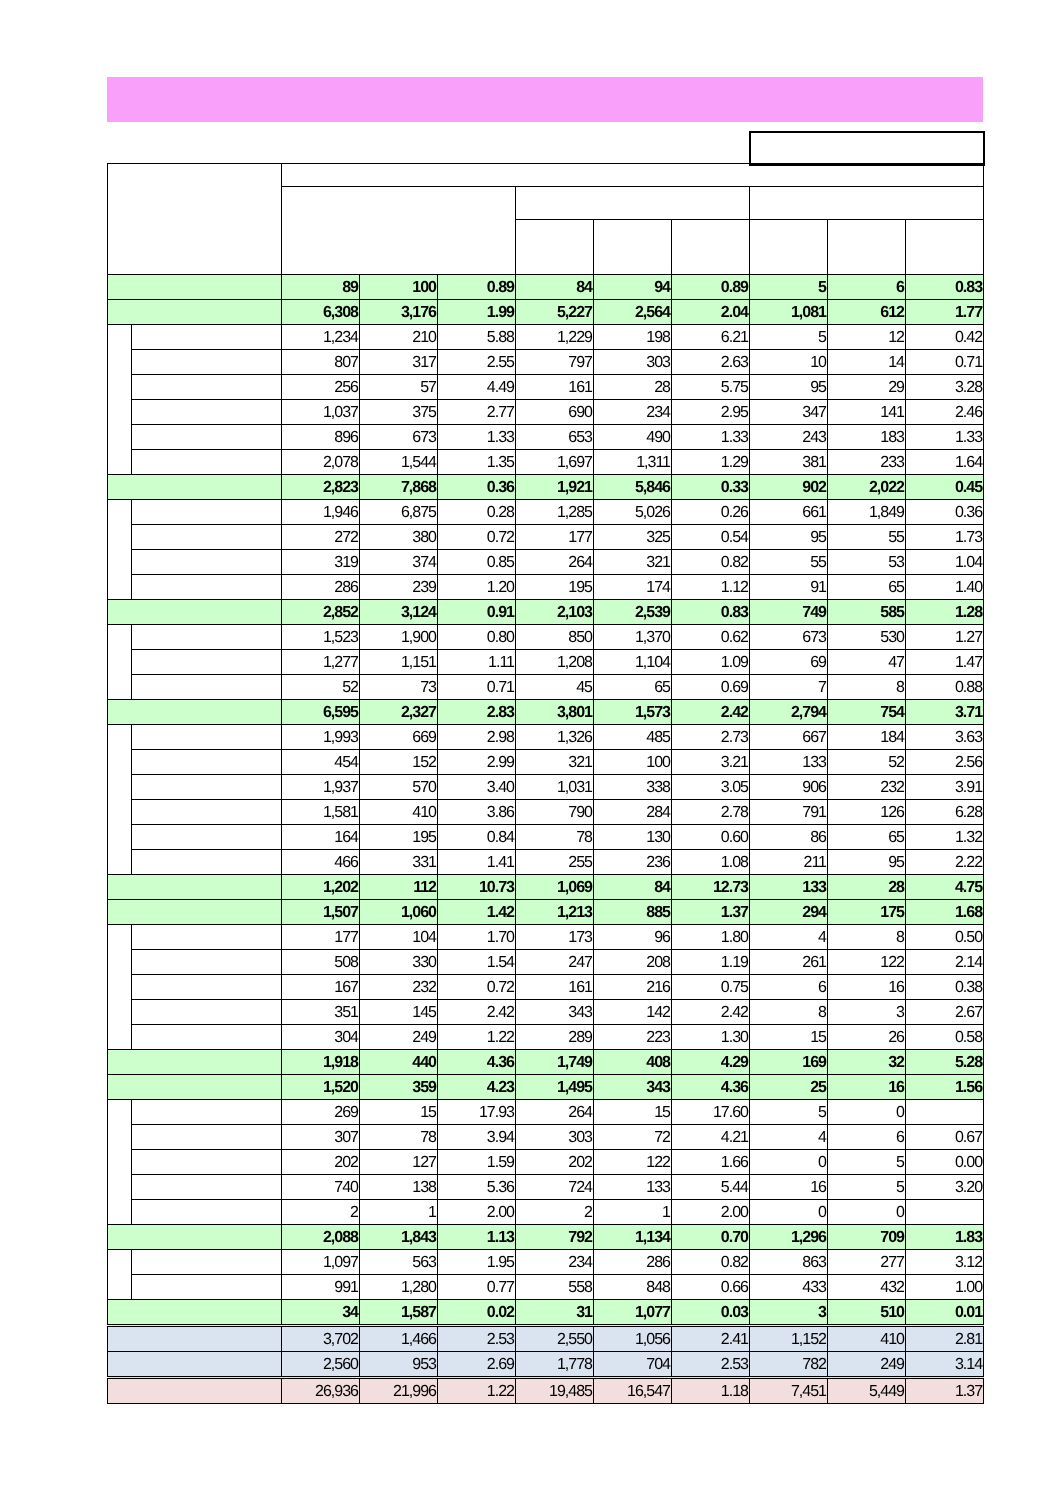| | | 89 | 100 | 0.89 | 84 | 94 | 0.89 | 5 | 6 | 0.83 |
| | | 6,308 | 3,176 | 1.99 | 5,227 | 2,564 | 2.04 | 1,081 | 612 | 1.77 |
| | | 1,234 | 210 | 5.88 | 1,229 | 198 | 6.21 | 5 | 12 | 0.42 |
| | | 807 | 317 | 2.55 | 797 | 303 | 2.63 | 10 | 14 | 0.71 |
| | | 256 | 57 | 4.49 | 161 | 28 | 5.75 | 95 | 29 | 3.28 |
| | | 1,037 | 375 | 2.77 | 690 | 234 | 2.95 | 347 | 141 | 2.46 |
| | | 896 | 673 | 1.33 | 653 | 490 | 1.33 | 243 | 183 | 1.33 |
| | | 2,078 | 1,544 | 1.35 | 1,697 | 1,311 | 1.29 | 381 | 233 | 1.64 |
| | | 2,823 | 7,868 | 0.36 | 1,921 | 5,846 | 0.33 | 902 | 2,022 | 0.45 |
| | | 1,946 | 6,875 | 0.28 | 1,285 | 5,026 | 0.26 | 661 | 1,849 | 0.36 |
| | | 272 | 380 | 0.72 | 177 | 325 | 0.54 | 95 | 55 | 1.73 |
| | | 319 | 374 | 0.85 | 264 | 321 | 0.82 | 55 | 53 | 1.04 |
| | | 286 | 239 | 1.20 | 195 | 174 | 1.12 | 91 | 65 | 1.40 |
| | | 2,852 | 3,124 | 0.91 | 2,103 | 2,539 | 0.83 | 749 | 585 | 1.28 |
| | | 1,523 | 1,900 | 0.80 | 850 | 1,370 | 0.62 | 673 | 530 | 1.27 |
| | | 1,277 | 1,151 | 1.11 | 1,208 | 1,104 | 1.09 | 69 | 47 | 1.47 |
| | | 52 | 73 | 0.71 | 45 | 65 | 0.69 | 7 | 8 | 0.88 |
| | | 6,595 | 2,327 | 2.83 | 3,801 | 1,573 | 2.42 | 2,794 | 754 | 3.71 |
| | | 1,993 | 669 | 2.98 | 1,326 | 485 | 2.73 | 667 | 184 | 3.63 |
| | | 454 | 152 | 2.99 | 321 | 100 | 3.21 | 133 | 52 | 2.56 |
| | | 1,937 | 570 | 3.40 | 1,031 | 338 | 3.05 | 906 | 232 | 3.91 |
| | | 1,581 | 410 | 3.86 | 790 | 284 | 2.78 | 791 | 126 | 6.28 |
| | | 164 | 195 | 0.84 | 78 | 130 | 0.60 | 86 | 65 | 1.32 |
| | | 466 | 331 | 1.41 | 255 | 236 | 1.08 | 211 | 95 | 2.22 |
| | | 1,202 | 112 | 10.73 | 1,069 | 84 | 12.73 | 133 | 28 | 4.75 |
| | | 1,507 | 1,060 | 1.42 | 1,213 | 885 | 1.37 | 294 | 175 | 1.68 |
| | | 177 | 104 | 1.70 | 173 | 96 | 1.80 | 4 | 8 | 0.50 |
| | | 508 | 330 | 1.54 | 247 | 208 | 1.19 | 261 | 122 | 2.14 |
| | | 167 | 232 | 0.72 | 161 | 216 | 0.75 | 6 | 16 | 0.38 |
| | | 351 | 145 | 2.42 | 343 | 142 | 2.42 | 8 | 3 | 2.67 |
| | | 304 | 249 | 1.22 | 289 | 223 | 1.30 | 15 | 26 | 0.58 |
| | | 1,918 | 440 | 4.36 | 1,749 | 408 | 4.29 | 169 | 32 | 5.28 |
| | | 1,520 | 359 | 4.23 | 1,495 | 343 | 4.36 | 25 | 16 | 1.56 |
| | | 269 | 15 | 17.93 | 264 | 15 | 17.60 | 5 | 0 | |
| | | 307 | 78 | 3.94 | 303 | 72 | 4.21 | 4 | 6 | 0.67 |
| | | 202 | 127 | 1.59 | 202 | 122 | 1.66 | 0 | 5 | 0.00 |
| | | 740 | 138 | 5.36 | 724 | 133 | 5.44 | 16 | 5 | 3.20 |
| | | 2 | 1 | 2.00 | 2 | 1 | 2.00 | 0 | 0 | |
| | | 2,088 | 1,843 | 1.13 | 792 | 1,134 | 0.70 | 1,296 | 709 | 1.83 |
| | | 1,097 | 563 | 1.95 | 234 | 286 | 0.82 | 863 | 277 | 3.12 |
| | | 991 | 1,280 | 0.77 | 558 | 848 | 0.66 | 433 | 432 | 1.00 |
| | | 34 | 1,587 | 0.02 | 31 | 1,077 | 0.03 | 3 | 510 | 0.01 |
| | | 3,702 | 1,466 | 2.53 | 2,550 | 1,056 | 2.41 | 1,152 | 410 | 2.81 |
| | | 2,560 | 953 | 2.69 | 1,778 | 704 | 2.53 | 782 | 249 | 3.14 |
| | | 26,936 | 21,996 | 1.22 | 19,485 | 16,547 | 1.18 | 7,451 | 5,449 | 1.37 |